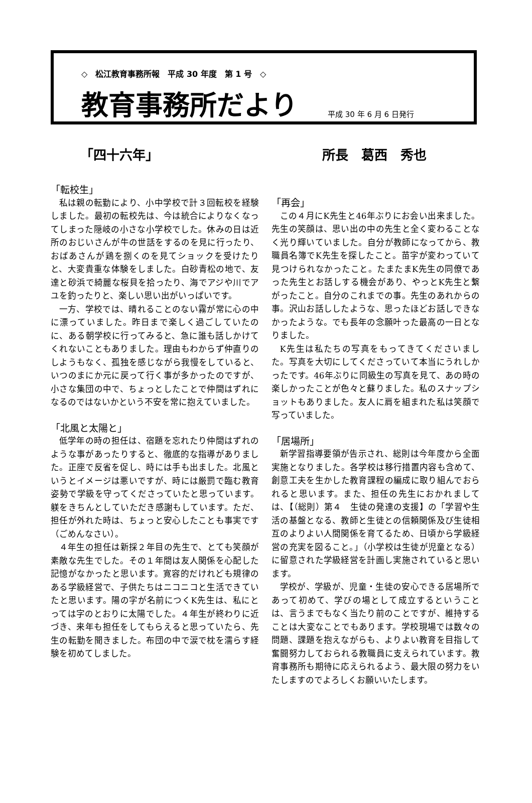◇　松江教育事務所報　平成 30 年度　第 1 号　◇
教育事務所だより
平成 30 年 6 月 6 日発行
「四十六年」 所長　葛西　秀也
「転校生」
私は親の転勤により、小中学校で計３回転校を経験しました。最初の転校先は、今は統合によりなくなってしまった隠岐の小さな小学校でした。休みの日は近所のおじいさんが牛の世話をするのを見に行ったり、おばあさんが鶏を捌くのを見てショックを受けたりと、大変貴重な体験をしました。白砂青松の地で、友達と砂浜で綺麗な桜貝を拾ったり、海でアジや川でアユを釣ったりと、楽しい思い出がいっぱいです。
一方、学校では、晴れることのない霧が常に心の中に漂っていました。昨日まで楽しく過ごしていたのに、ある朝学校に行ってみると、急に誰も話しかけてくれないこともありました。理由もわからず仲直りのしようもなく、孤独を感じながら我慢をしていると、いつのまにか元に戻って行く事が多かったのですが、小さな集団の中で、ちょっとしたことで仲間はずれになるのではないかという不安を常に抱えていました。
「北風と太陽と」
低学年の時の担任は、宿題を忘れたり仲間はずれのような事があったりすると、徹底的な指導がありました。正座で反省を促し、時には手も出ました。北風というとイメージは悪いですが、時には厳罰で臨む教育姿勢で学級を守ってくださっていたと思っています。躾をきちんとしていただき感謝もしています。ただ、担任が外れた時は、ちょっと安心したことも事実です（ごめんなさい）。
４年生の担任は新採２年目の先生で、とても笑顔が素敵な先生でした。その１年間は友人関係を心配した記憶がなかったと思います。寛容的だけれども規律のある学級経営で、子供たちはニコニコと生活できていたと思います。陽の字が名前につくK先生は、私にとっては字のとおりに太陽でした。４年生が終わりに近づき、来年も担任をしてもらえると思っていたら、先生の転勤を聞きました。布団の中で涙で枕を濡らす経験を初めてしました。
「再会」
この４月にK先生と46年ぶりにお会い出来ました。先生の笑顔は、思い出の中の先生と全く変わることなく光り輝いていました。自分が教師になってから、教職員名簿でK先生を探したこと。苗字が変わっていて見つけられなかったこと。たまたまK先生の同僚であった先生とお話しする機会があり、やっとK先生と繋がったこと。自分のこれまでの事。先生のあれからの事。沢山お話ししたような、思ったほどお話しできなかったような。でも長年の念願叶った最高の一日となりました。
K先生は私たちの写真をもってきてくださいました。写真を大切にしてくださっていて本当にうれしかったです。46年ぶりに同級生の写真を見て、あの時の楽しかったことが色々と蘇りました。私のスナップショットもありました。友人に肩を組まれた私は笑顔で写っていました。
「居場所」
新学習指導要領が告示され、総則は今年度から全面実施となりました。各学校は移行措置内容も含めて、創意工夫を生かした教育課程の編成に取り組んでおられると思います。また、担任の先生におかれましては、【（総則）第４　生徒の発達の支援】の「学習や生活の基盤となる、教師と生徒との信頼関係及び生徒相互のよりよい人間関係を育てるため、日頃から学級経営の充実を図ること。」（小学校は生徒が児童となる）に留意された学級経営を計画し実施されていると思います。
学校が、学級が、児童・生徒の安心できる居場所であって初めて、学びの場として成立するということは、言うまでもなく当たり前のことですが、維持することは大変なことでもあります。学校現場では数々の問題、課題を抱えながらも、よりよい教育を目指して奮闘努力しておられる教職員に支えられています。教育事務所も期待に応えられるよう、最大限の努力をいたしますのでよろしくお願いいたします。